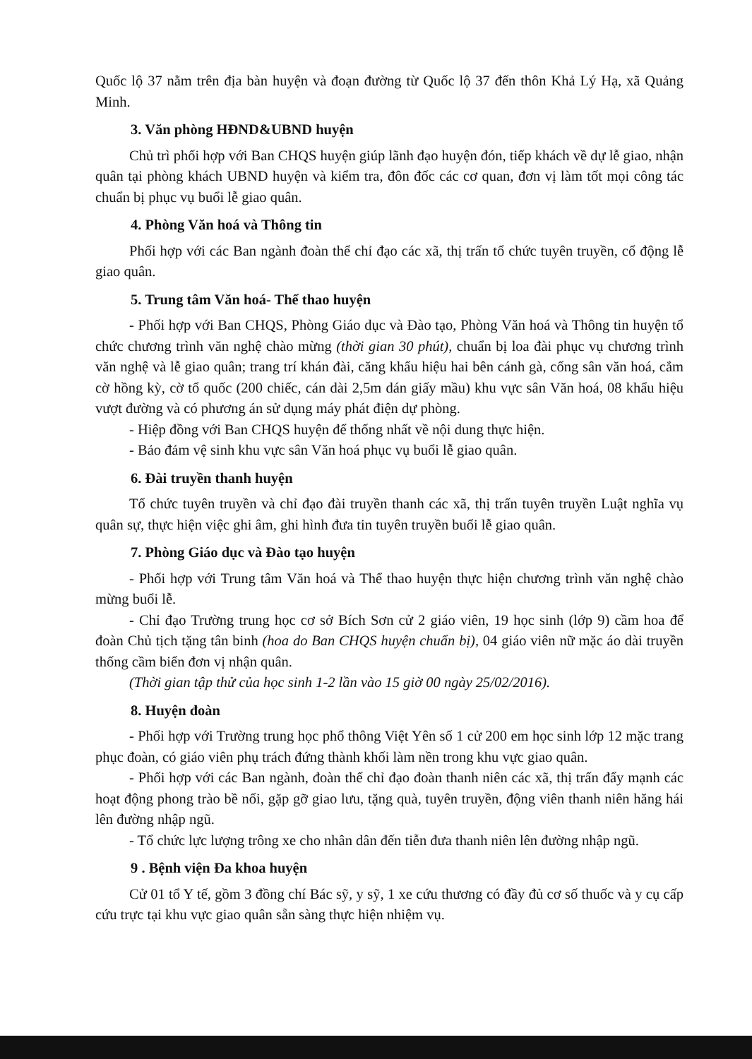Quốc lộ 37 nằm trên địa bàn huyện và đoạn đường từ Quốc lộ 37 đến thôn Khả Lý Hạ, xã Quảng Minh.
3. Văn phòng HĐND&UBND huyện
Chủ trì phối hợp với Ban CHQS huyện giúp lãnh đạo huyện đón, tiếp khách về dự lễ giao, nhận quân tại phòng khách UBND huyện và kiểm tra, đôn đốc các cơ quan, đơn vị làm tốt mọi công tác chuẩn bị phục vụ buổi lễ giao quân.
4. Phòng Văn hoá và Thông tin
Phối hợp với các Ban ngành đoàn thể chỉ đạo các xã, thị trấn tổ chức tuyên truyền, cổ động lễ giao quân.
5. Trung tâm Văn hoá- Thể thao huyện
- Phối hợp với Ban CHQS, Phòng Giáo dục và Đào tạo, Phòng Văn hoá và Thông tin huyện tổ chức chương trình văn nghệ chào mừng (thời gian 30 phút), chuẩn bị loa đài phục vụ chương trình văn nghệ và lễ giao quân; trang trí khán đài, căng khẩu hiệu hai bên cánh gà, cổng sân văn hoá, cắm cờ hồng kỳ, cờ tổ quốc (200 chiếc, cán dài 2,5m dán giấy mầu) khu vực sân Văn hoá, 08 khẩu hiệu vượt đường và có phương án sử dụng máy phát điện dự phòng.
- Hiệp đồng với Ban CHQS huyện để thống nhất về nội dung thực hiện.
- Bảo đảm vệ sinh khu vực sân Văn hoá phục vụ buổi lễ giao quân.
6. Đài truyền thanh huyện
Tổ chức tuyên truyền và chỉ đạo đài truyền thanh các xã, thị trấn tuyên truyền Luật nghĩa vụ quân sự, thực hiện việc ghi âm, ghi hình đưa tin tuyên truyền buổi lễ giao quân.
7. Phòng Giáo dục và Đào tạo huyện
- Phối hợp với Trung tâm Văn hoá và Thể thao huyện thực hiện chương trình văn nghệ chào mừng buổi lễ.
- Chỉ đạo Trường trung học cơ sở Bích Sơn cử 2 giáo viên, 19 học sinh (lớp 9) cầm hoa để đoàn Chủ tịch tặng tân binh (hoa do Ban CHQS huyện chuẩn bị), 04 giáo viên nữ mặc áo dài truyền thống cầm biển đơn vị nhận quân.
(Thời gian tập thử của học sinh 1-2 lần vào 15 giờ 00 ngày 25/02/2016).
8. Huyện đoàn
- Phối hợp với Trường trung học phổ thông Việt Yên số 1 cử 200 em học sinh lớp 12 mặc trang phục đoàn, có giáo viên phụ trách đứng thành khối làm nền trong khu vực giao quân.
- Phối hợp với các Ban ngành, đoàn thể chỉ đạo đoàn thanh niên các xã, thị trấn đẩy mạnh các hoạt động phong trào bề nổi, gặp gỡ giao lưu, tặng quà, tuyên truyền, động viên thanh niên hăng hái lên đường nhập ngũ.
- Tổ chức lực lượng trông xe cho nhân dân đến tiễn đưa thanh niên lên đường nhập ngũ.
9 . Bệnh viện Đa khoa huyện
Cử 01 tổ Y tế, gồm 3 đồng chí Bác sỹ, y sỹ, 1 xe cứu thương có đầy đủ cơ số thuốc và y cụ cấp cứu trực tại khu vực giao quân sẵn sàng thực hiện nhiệm vụ.